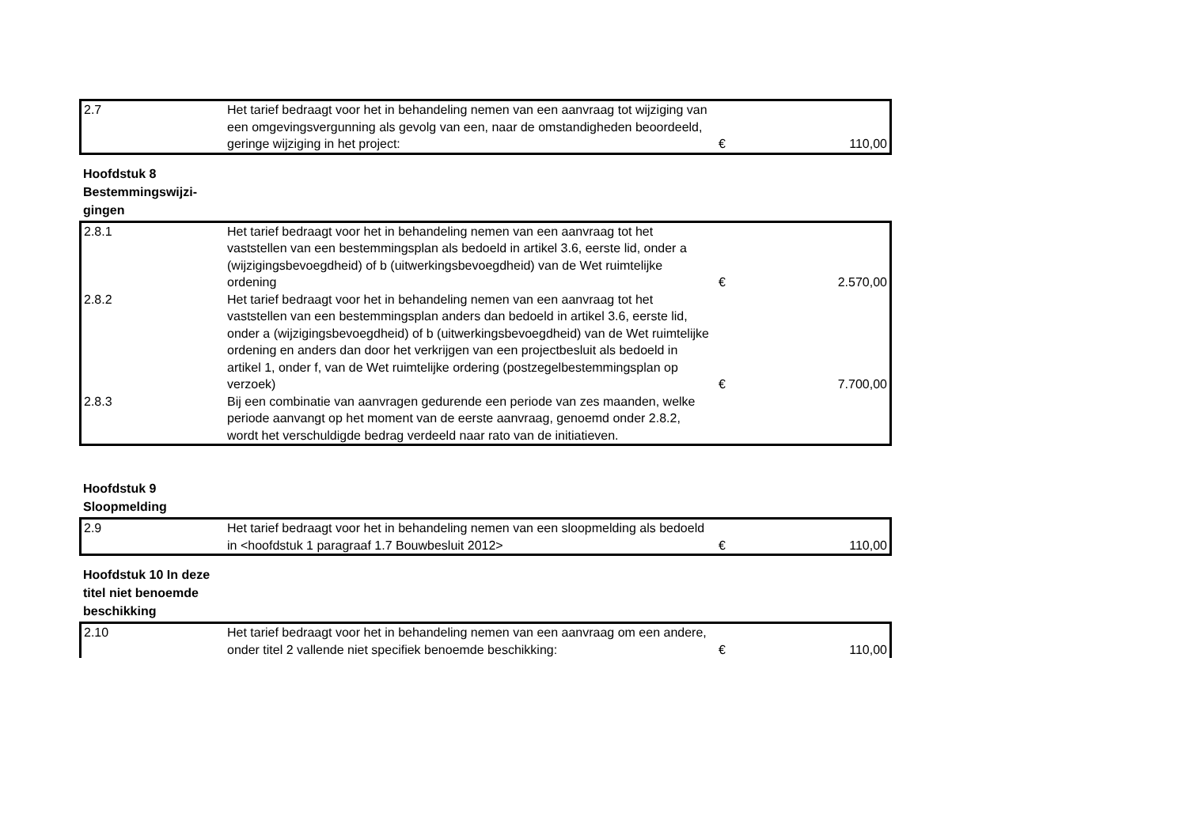| 2.7 | Het tarief bedraagt voor het in behandeling nemen van een aanvraag tot wijziging van een omgevingsvergunning als gevolg van een, naar de omstandigheden beoordeeld, geringe wijziging in het project: | € | 110,00 |
Hoofdstuk 8 Bestemmingswijzi-gingen
| 2.8.1 | Het tarief bedraagt voor het in behandeling nemen van een aanvraag tot het vaststellen van een bestemmingsplan als bedoeld in artikel 3.6, eerste lid, onder a (wijzigingsbevoegdheid) of b (uitwerkingsbevoegdheid) van de Wet ruimtelijke ordening | € | 2.570,00 |
| 2.8.2 | Het tarief bedraagt voor het in behandeling nemen van een aanvraag tot het vaststellen van een bestemmingsplan anders dan bedoeld in artikel 3.6, eerste lid, onder a (wijzigingsbevoegdheid) of b (uitwerkingsbevoegdheid) van de Wet ruimtelijke ordening en anders dan door het verkrijgen van een projectbesluit als bedoeld in artikel 1, onder f, van de Wet ruimtelijke ordering (postzegelbestemmingsplan op verzoek) | € | 7.700,00 |
| 2.8.3 | Bij een combinatie van aanvragen gedurende een periode van zes maanden, welke periode aanvangt op het moment van de eerste aanvraag, genoemd onder 2.8.2, wordt het verschuldigde bedrag verdeeld naar rato van de initiatieven. | | |
Hoofdstuk 9 Sloopmelding
| 2.9 | Het tarief bedraagt voor het in behandeling nemen van een sloopmelding als bedoeld in <hoofdstuk 1 paragraaf 1.7 Bouwbesluit 2012> | € | 110,00 |
Hoofdstuk 10 In deze titel niet benoemde beschikking
| 2.10 | Het tarief bedraagt voor het in behandeling nemen van een aanvraag om een andere, onder titel 2 vallende niet specifiek benoemde beschikking: | € | 110,00 |